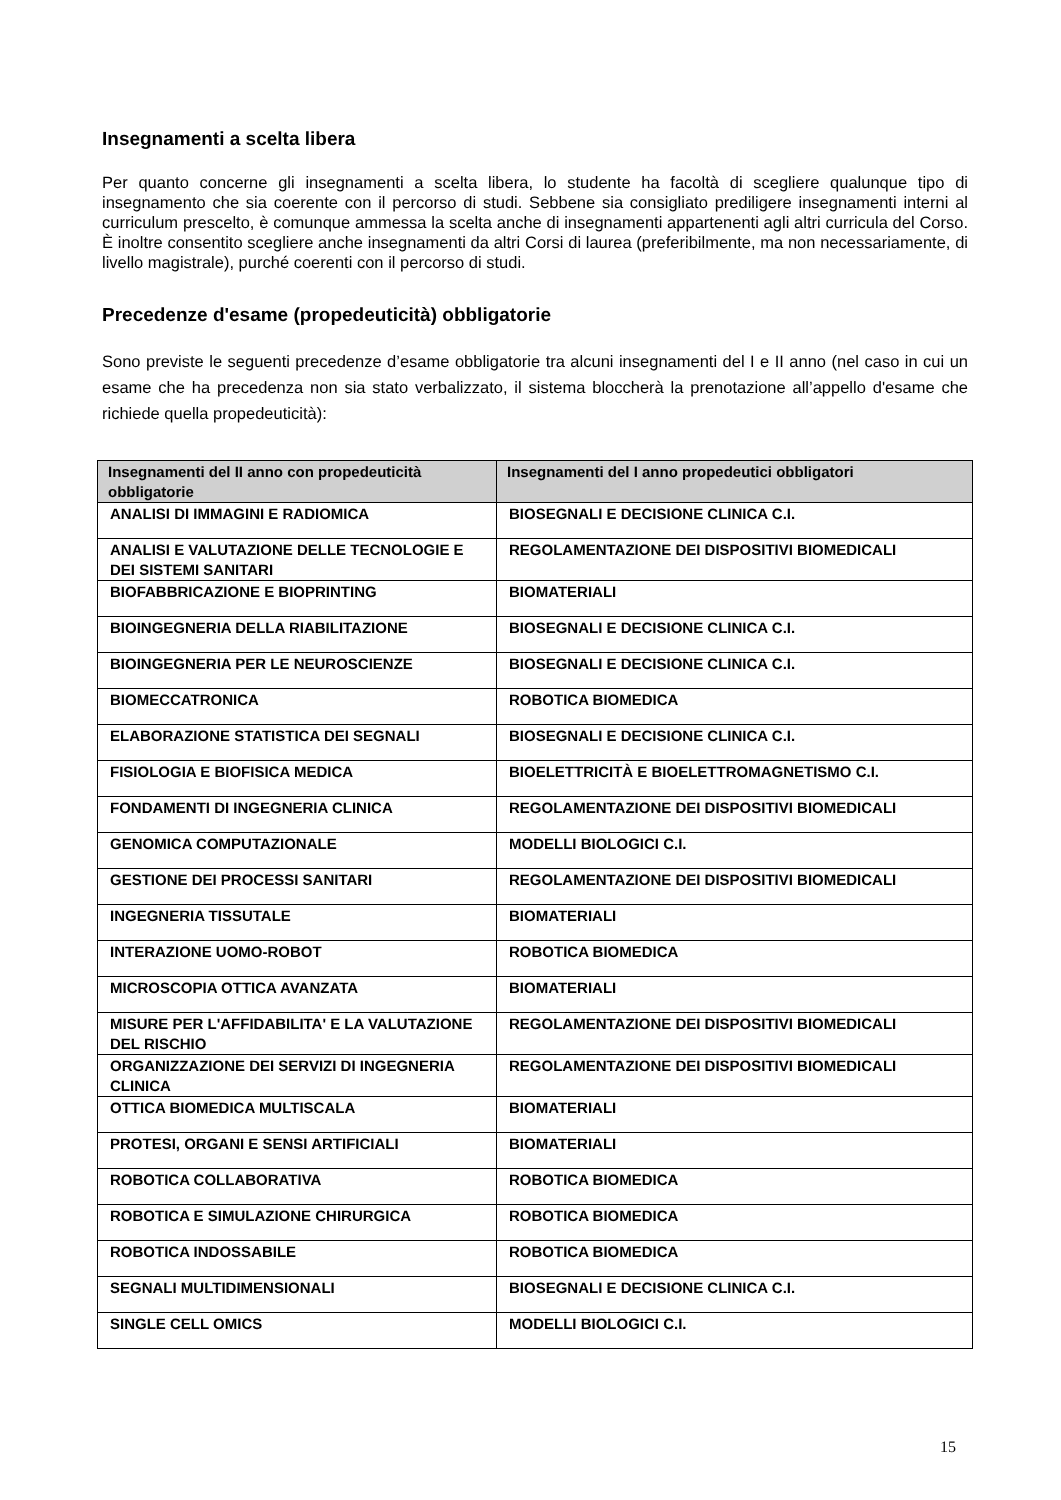Insegnamenti a scelta libera
Per quanto concerne gli insegnamenti a scelta libera, lo studente ha facoltà di scegliere qualunque tipo di insegnamento che sia coerente con il percorso di studi. Sebbene sia consigliato prediligere insegnamenti interni al curriculum prescelto, è comunque ammessa la scelta anche di insegnamenti appartenenti agli altri curricula del Corso. È inoltre consentito scegliere anche insegnamenti da altri Corsi di laurea (preferibilmente, ma non necessariamente, di livello magistrale), purché coerenti con il percorso di studi.
Precedenze d'esame (propedeuticità) obbligatorie
Sono previste le seguenti precedenze d’esame obbligatorie tra alcuni insegnamenti del I e II anno (nel caso in cui un esame che ha precedenza non sia stato verbalizzato, il sistema bloccherà la prenotazione all’appello d'esame che richiede quella propedeuticità):
| Insegnamenti del II anno con propedeuticità obbligatorie | Insegnamenti del I anno propedeutici obbligatori |
| --- | --- |
| ANALISI DI IMMAGINI E RADIOMICA | BIOSEGNALI E DECISIONE CLINICA C.I. |
| ANALISI E VALUTAZIONE DELLE TECNOLOGIE E DEI SISTEMI SANITARI | REGOLAMENTAZIONE DEI DISPOSITIVI BIOMEDICALI |
| BIOFABBRICAZIONE E BIOPRINTING | BIOMATERIALI |
| BIOINGEGNERIA DELLA RIABILITAZIONE | BIOSEGNALI E DECISIONE CLINICA C.I. |
| BIOINGEGNERIA PER LE NEUROSCIENZE | BIOSEGNALI E DECISIONE CLINICA C.I. |
| BIOMECCATRONICA | ROBOTICA BIOMEDICA |
| ELABORAZIONE STATISTICA DEI SEGNALI | BIOSEGNALI E DECISIONE CLINICA C.I. |
| FISIOLOGIA E BIOFISICA MEDICA | BIOELETTRICITÀ E BIOELETTROMAGNETISMO C.I. |
| FONDAMENTI DI INGEGNERIA CLINICA | REGOLAMENTAZIONE DEI DISPOSITIVI BIOMEDICALI |
| GENOMICA COMPUTAZIONALE | MODELLI BIOLOGICI C.I. |
| GESTIONE DEI PROCESSI SANITARI | REGOLAMENTAZIONE DEI DISPOSITIVI BIOMEDICALI |
| INGEGNERIA TISSUTALE | BIOMATERIALI |
| INTERAZIONE UOMO-ROBOT | ROBOTICA BIOMEDICA |
| MICROSCOPIA OTTICA AVANZATA | BIOMATERIALI |
| MISURE PER L'AFFIDABILITA' E LA VALUTAZIONE DEL RISCHIO | REGOLAMENTAZIONE DEI DISPOSITIVI BIOMEDICALI |
| ORGANIZZAZIONE DEI SERVIZI DI INGEGNERIA CLINICA | REGOLAMENTAZIONE DEI DISPOSITIVI BIOMEDICALI |
| OTTICA BIOMEDICA MULTISCALA | BIOMATERIALI |
| PROTESI, ORGANI E SENSI ARTIFICIALI | BIOMATERIALI |
| ROBOTICA COLLABORATIVA | ROBOTICA BIOMEDICA |
| ROBOTICA E SIMULAZIONE CHIRURGICA | ROBOTICA BIOMEDICA |
| ROBOTICA INDOSSABILE | ROBOTICA BIOMEDICA |
| SEGNALI MULTIDIMENSIONALI | BIOSEGNALI E DECISIONE CLINICA C.I. |
| SINGLE CELL OMICS | MODELLI BIOLOGICI C.I. |
15